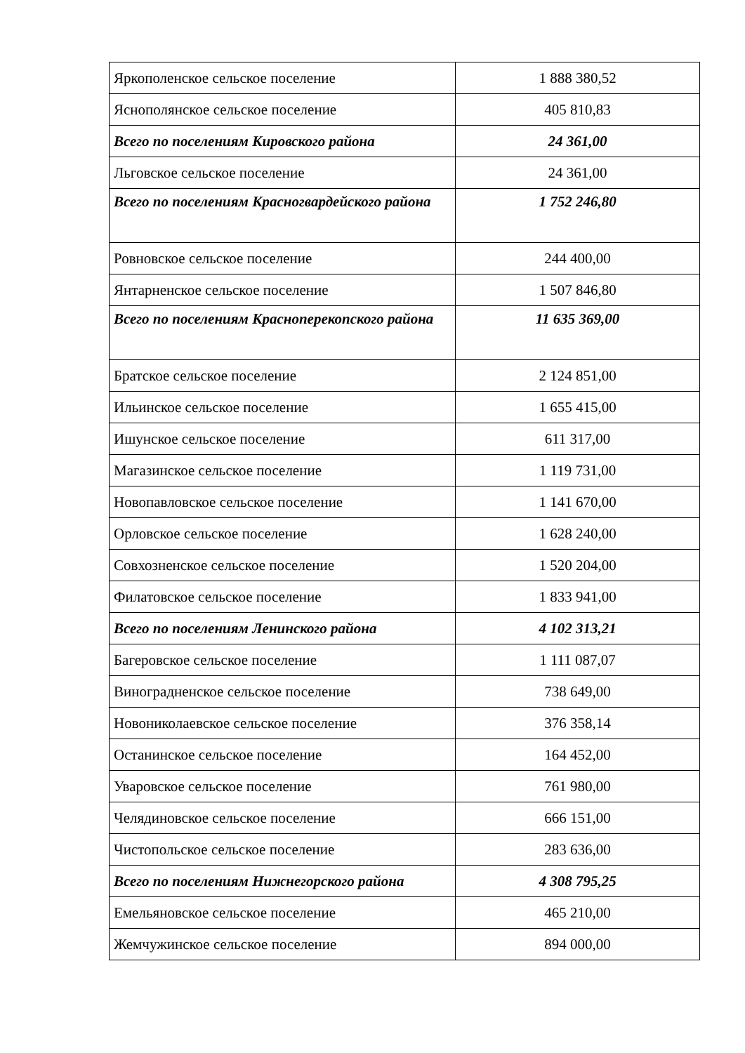| Яркополенское сельское поселение | 1 888 380,52 |
| Яснополянское сельское поселение | 405 810,83 |
| Всего по поселениям Кировского района | 24 361,00 |
| Льговское сельское поселение | 24 361,00 |
| Всего по поселениям Красногвардейского района | 1 752 246,80 |
| Ровновское сельское поселение | 244 400,00 |
| Янтарненское сельское поселение | 1 507 846,80 |
| Всего по поселениям Красноперекопского района | 11 635 369,00 |
| Братское сельское поселение | 2 124 851,00 |
| Ильинское сельское поселение | 1 655 415,00 |
| Ишунское сельское поселение | 611 317,00 |
| Магазинское сельское поселение | 1 119 731,00 |
| Новопавловское сельское поселение | 1 141 670,00 |
| Орловское сельское поселение | 1 628 240,00 |
| Совхозненское сельское поселение | 1 520 204,00 |
| Филатовское сельское поселение | 1 833 941,00 |
| Всего по поселениям Ленинского района | 4 102 313,21 |
| Багеровское сельское поселение | 1 111 087,07 |
| Виноградненское сельское поселение | 738 649,00 |
| Новониколаевское сельское поселение | 376 358,14 |
| Останинское сельское поселение | 164 452,00 |
| Уваровское сельское поселение | 761 980,00 |
| Челядиновское сельское поселение | 666 151,00 |
| Чистопольское сельское поселение | 283 636,00 |
| Всего по поселениям Нижнегорского района | 4 308 795,25 |
| Емельяновское сельское поселение | 465 210,00 |
| Жемчужинское сельское поселение | 894 000,00 |